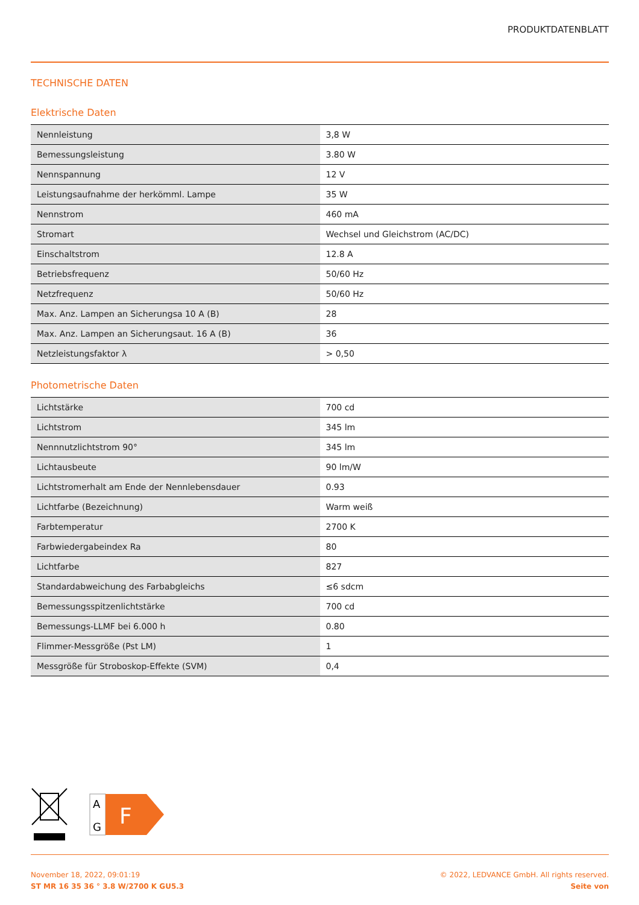PRODUKTDATENBLATT
TECHNISCHE DATEN
Elektrische Daten
| Nennleistung | 3,8 W |
| Bemessungsleistung | 3.80 W |
| Nennspannung | 12 V |
| Leistungsaufnahme der herkömml. Lampe | 35 W |
| Nennstrom | 460 mA |
| Stromart | Wechsel und Gleichstrom (AC/DC) |
| Einschaltstrom | 12.8 A |
| Betriebsfrequenz | 50/60 Hz |
| Netzfrequenz | 50/60 Hz |
| Max. Anz. Lampen an Sicherungsa 10 A (B) | 28 |
| Max. Anz. Lampen an Sicherungsaut. 16 A (B) | 36 |
| Netzleistungsfaktor λ | > 0,50 |
Photometrische Daten
| Lichtstärke | 700 cd |
| Lichtstrom | 345 lm |
| Nennnutzlichtstrom 90° | 345 lm |
| Lichtausbeute | 90 lm/W |
| Lichtstromerhalt am Ende der Nennlebensdauer | 0.93 |
| Lichtfarbe (Bezeichnung) | Warm weiß |
| Farbtemperatur | 2700 K |
| Farbwiedergabeindex Ra | 80 |
| Lichtfarbe | 827 |
| Standardabweichung des Farbabgleichs | ≤6 sdcm |
| Bemessungsspitzenlichtstärke | 700 cd |
| Bemessungs-LLMF bei 6.000 h | 0.80 |
| Flimmer-Messgröße (Pst LM) | 1 |
| Messgröße für Stroboskop-Effekte (SVM) | 0,4 |
A
G
F
November 18, 2022, 09:01:19
ST MR 16 35 36 ° 3.8 W/2700 K GU5.3
© 2022, LEDVANCE GmbH. All rights reserved.
Seite von